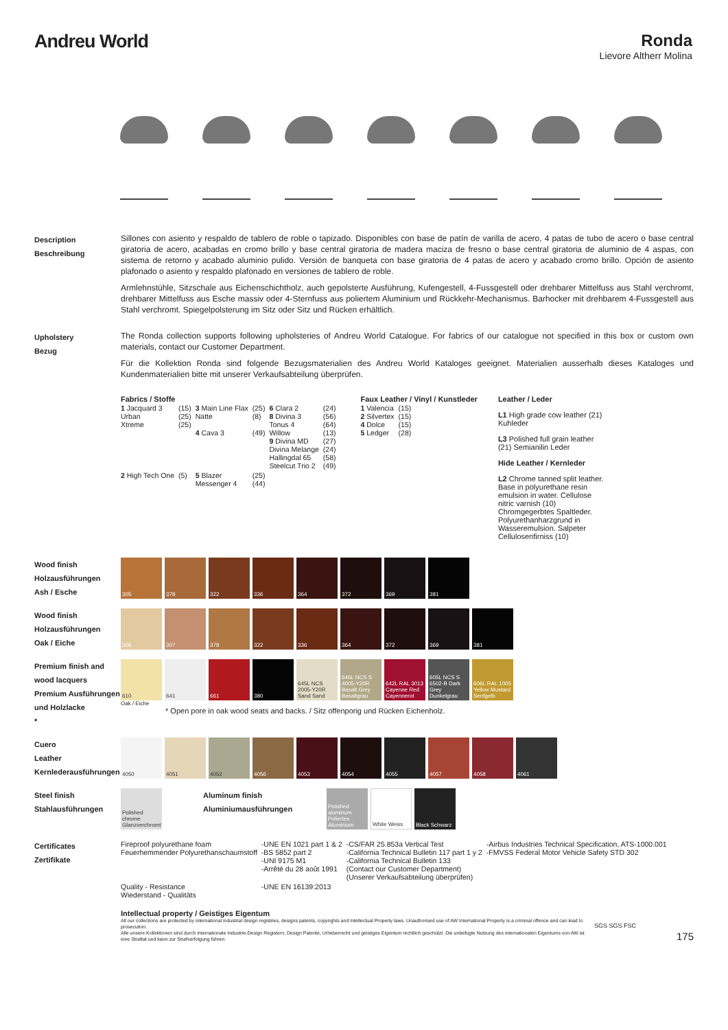Andreu World Ronda
Lievore Altherr Molina
Description
Beschreibung
Sillones con asiento y respaldo de tablero de roble o tapizado. Disponibles con base de patín de varilla de acero, 4 patas de tubo de acero o base central giratoria de acero, acabadas en cromo brillo y base central giratoria de madera maciza de fresno o base central giratoria de aluminio de 4 aspas, con sistema de retorno y acabado aluminio pulido. Versión de banqueta con base giratoria de 4 patas de acero y acabado cromo brillo. Opción de asiento plafonado o asiento y respaldo plafonado en versiones de tablero de roble.
Armlehnstühle, Sitzschale aus Eichenschichtholz, auch gepolsterte Ausführung, Kufengestell, 4-Fussgestell oder drehbarer Mittelfuss aus Stahl verchromt, drehbarer Mittelfuss aus Esche massiv oder 4-Sternfuss aus poliertem Aluminium und Rückkehr-Mechanismus. Barhocker mit drehbarem 4-Fussgestell aus Stahl verchromt. Spiegelpolsterung im Sitz oder Sitz und Rücken erhältlich.
Upholstery
Bezug
The Ronda collection supports following upholsteries of Andreu World Catalogue. For fabrics of our catalogue not specified in this box or custom own materials, contact our Customer Department.
Für die Kollektion Ronda sind folgende Bezugsmaterialien des Andreu World Kataloges geeignet. Materialien ausserhalb dieses Kataloges und Kundenmaterialien bitte mit unserer Verkaufsabteilung überprüfen.
Fabrics / Stoffe
| 1 Jacquard 3 Urban Xtreme | (15) (25) (25) | 3 Main Line Flax Natte 4 Cava 3 | (25) (8) (49) | 6 Clara 2 8 Divina 3 Tonus 4 Willow 9 Divina MD Divina Melange Hallingdal 65 Steelcut Trio 2 | (24) (56) (64) (13) (27) (24) (58) (49) |
| 2 High Tech One | (5) | 5 Blazer Messenger 4 | (25) (44) | | |
Faux Leather / Vinyl / Kunstleder
| 1 Valencia 2 Silvertex 4 Dolce 5 Ledger | (15) (15) (15) (28) |
Leather / Leder
L1 High grade cow leather (21) Kuhleder
L3 Polished full grain leather (21) Semianilin Leder
Hide Leather / Kernleder
L2 Chrome tanned split leather. Base in polyurethane resin emulsion in water. Cellulose nitric varnish (10) Chromgegerbtes Spaltleder. Polyurethanharzgrund in Wasseremulsion. Salpeter Cellulosenfirniss (10)
Wood finish
Holzausführungen
Ash / Esche
305 378 322 336 364 372 369 381
Wood finish
Holzausführungen
Oak / Eiche
306 307 378 322 336 364 372 369 381
Premium finish and wood lacquers
Premium Ausführungen und Holzlacke
*
610 641 661 380 645L NCS 2005-Y20R Sand Sand
646L NCS S 4005-Y20R Basalt Grey Basaltgrau
642L RAL 3013 Cayenne Red Cayennerot
605L NCS S 6502-B Dark Grey Dunkelgrau
606L RAL 1005 Yellow Mustard Senfgelb
Oak / Eiche
* Open pore in oak wood seats and backs. / Sitz offenporig und Rücken Eichenholz.
Cuero
Leather
Kernlederausführungen
4050 4051 4052 4056 4053 4054 4055 4057 4058 4061
Steel finish
Stahlausführungen
Polished chrome Glanzverchromt
Aluminum finish Aluminiumausführungen
Polished aluminum Poliertes Aluminium
White Weiss Black Schwarz
Certificates
Zertifikate
| Fireproof polyurethane foam Feuerhemmender Polyurethanschaumstoff | -UNE EN 1021 part 1 & 2 -BS 5852 part 2 -UNI 9175 M1 -Arrêté du 28 août 1991 | -CS/FAR 25.853a Vertical Test -California Technical Bulletin 117 part 1 y 2 -California Technical Bulletin 133 (Contact our Customer Department) (Unserer Verkaufsabteilung überprüfen) | -Airbus Industries Technical Specification, ATS-1000.001 -FMVSS Federal Motor Vehicle Safety STD 302 |
| Quality - Resistance Wiederstand - Qualitäts | -UNE EN 16139:2013 | | |
Intellectual property / Geistiges Eigentum
All our collections are protected by international industrial design registries, designs patents, copyrights and Intellectual Property laws. Unauthorised use of AW International Property is a criminal offence and can lead to prosecution.
Alle unsere Kollektionen sind durch internationale Industrie-Design Registern, Design Patente, Urheberrecht und geistiges Eigentum rechtlich geschützt. Die unbefugte Nutzung des internationalen Eigentums von AW ist eine Straftat und kann zur Strafverfolgung führen.
SGS SGS FSC
175